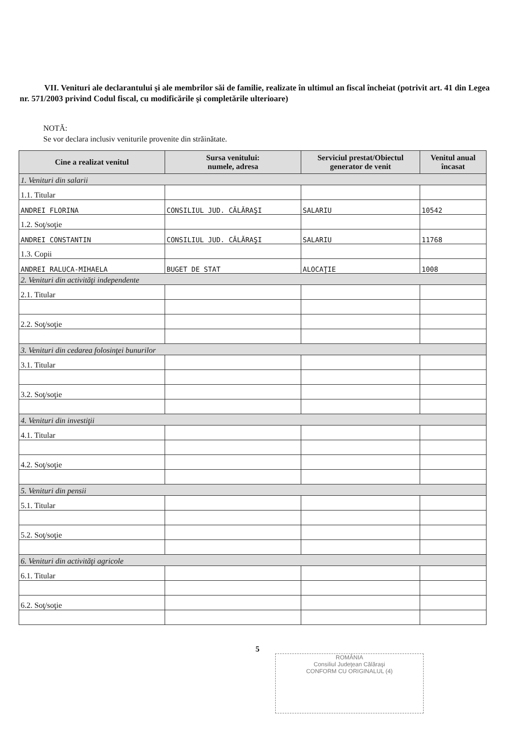VII. Venituri ale declarantului şi ale membrilor săi de familie, realizate în ultimul an fiscal încheiat (potrivit art. 41 din Legea nr. 571/2003 privind Codul fiscal, cu modificările şi completările ulterioare)
NOTĂ:
Se vor declara inclusiv veniturile provenite din străinătate.
| Cine a realizat venitul | Sursa venitului: numele, adresa | Serviciul prestat/Obiectul generator de venit | Venitul anual încasat |
| --- | --- | --- | --- |
| 1. Venituri din salarii | | | |
| 1.1. Titular | | | |
| ANDREI FLORINA | CONSILIUL JUD. CĂLĂRAŞI | SALARIU | 10542 |
| 1.2. Soţ/soţie | | | |
| ANDREI CONSTANTIN | CONSILIUL JUD. CĂLĂRAŞI | SALARIU | 11768 |
| 1.3. Copii | | | |
| ANDREI RALUCA-MIHAELA | BUGET DE STAT | ALOCAŢIE | 1008 |
| 2. Venituri din activităţi independente | | | |
| 2.1. Titular | | | |
| 2.2. Soţ/soţie | | | |
| 3. Venituri din cedarea folosinţei bunurilor | | | |
| 3.1. Titular | | | |
| 3.2. Soţ/soţie | | | |
| 4. Venituri din investiţii | | | |
| 4.1. Titular | | | |
| 4.2. Soţ/soţie | | | |
| 5. Venituri din pensii | | | |
| 5.1. Titular | | | |
| 5.2. Soţ/soţie | | | |
| 6. Venituri din activităţi agricole | | | |
| 6.1. Titular | | | |
| 6.2. Soţ/soţie | | | |
5
ROMÂNIA
Consiliul Judeţean Călăraşi
CONFORM CU ORIGINALUL (4)